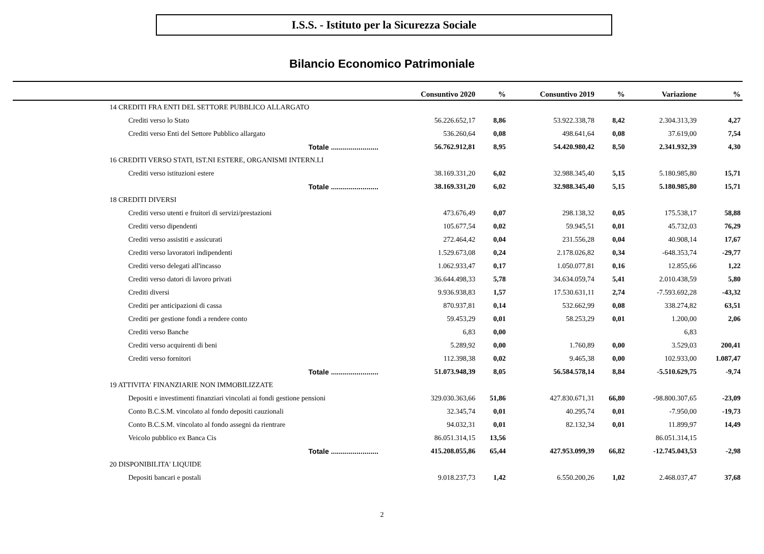I.S.S. - Istituto per la Sicurezza Sociale
Bilancio Economico Patrimoniale
| | Consuntivo 2020 | % | Consuntivo 2019 | % | Variazione | % |
| --- | --- | --- | --- | --- | --- | --- |
| 14 CREDITI FRA ENTI DEL SETTORE PUBBLICO ALLARGATO | | | | | | |
| Crediti verso lo Stato | 56.226.652,17 | 8,86 | 53.922.338,78 | 8,42 | 2.304.313,39 | 4,27 |
| Crediti verso Enti del Settore Pubblico allargato | 536.260,64 | 0,08 | 498.641,64 | 0,08 | 37.619,00 | 7,54 |
| Totale ........................ | 56.762.912,81 | 8,95 | 54.420.980,42 | 8,50 | 2.341.932,39 | 4,30 |
| 16 CREDITI VERSO STATI, IST.NI ESTERE, ORGANISMI INTERN.LI | | | | | | |
| Crediti verso istituzioni estere | 38.169.331,20 | 6,02 | 32.988.345,40 | 5,15 | 5.180.985,80 | 15,71 |
| Totale ........................ | 38.169.331,20 | 6,02 | 32.988.345,40 | 5,15 | 5.180.985,80 | 15,71 |
| 18 CREDITI DIVERSI | | | | | | |
| Crediti verso utenti e fruitori di servizi/prestazioni | 473.676,49 | 0,07 | 298.138,32 | 0,05 | 175.538,17 | 58,88 |
| Crediti verso dipendenti | 105.677,54 | 0,02 | 59.945,51 | 0,01 | 45.732,03 | 76,29 |
| Crediti verso assistiti e assicurati | 272.464,42 | 0,04 | 231.556,28 | 0,04 | 40.908,14 | 17,67 |
| Crediti verso lavoratori indipendenti | 1.529.673,08 | 0,24 | 2.178.026,82 | 0,34 | -648.353,74 | -29,77 |
| Crediti verso delegati all'incasso | 1.062.933,47 | 0,17 | 1.050.077,81 | 0,16 | 12.855,66 | 1,22 |
| Crediti verso datori di lavoro privati | 36.644.498,33 | 5,78 | 34.634.059,74 | 5,41 | 2.010.438,59 | 5,80 |
| Crediti diversi | 9.936.938,83 | 1,57 | 17.530.631,11 | 2,74 | -7.593.692,28 | -43,32 |
| Crediti per anticipazioni di cassa | 870.937,81 | 0,14 | 532.662,99 | 0,08 | 338.274,82 | 63,51 |
| Crediti per gestione fondi a rendere conto | 59.453,29 | 0,01 | 58.253,29 | 0,01 | 1.200,00 | 2,06 |
| Crediti verso Banche | 6,83 | 0,00 | | | 6,83 | |
| Crediti verso acquirenti di beni | 5.289,92 | 0,00 | 1.760,89 | 0,00 | 3.529,03 | 200,41 |
| Crediti verso fornitori | 112.398,38 | 0,02 | 9.465,38 | 0,00 | 102.933,00 | 1.087,47 |
| Totale ........................ | 51.073.948,39 | 8,05 | 56.584.578,14 | 8,84 | -5.510.629,75 | -9,74 |
| 19 ATTIVITA' FINANZIARIE NON IMMOBILIZZATE | | | | | | |
| Depositi e investimenti finanziari vincolati ai fondi gestione pensioni | 329.030.363,66 | 51,86 | 427.830.671,31 | 66,80 | -98.800.307,65 | -23,09 |
| Conto B.C.S.M. vincolato al fondo depositi cauzionali | 32.345,74 | 0,01 | 40.295,74 | 0,01 | -7.950,00 | -19,73 |
| Conto B.C.S.M. vincolato al fondo assegni da rientrare | 94.032,31 | 0,01 | 82.132,34 | 0,01 | 11.899,97 | 14,49 |
| Veicolo pubblico ex Banca Cis | 86.051.314,15 | 13,56 | | | 86.051.314,15 | |
| Totale ........................ | 415.208.055,86 | 65,44 | 427.953.099,39 | 66,82 | -12.745.043,53 | -2,98 |
| 20 DISPONIBILITA' LIQUIDE | | | | | | |
| Depositi bancari e postali | 9.018.237,73 | 1,42 | 6.550.200,26 | 1,02 | 2.468.037,47 | 37,68 |
2